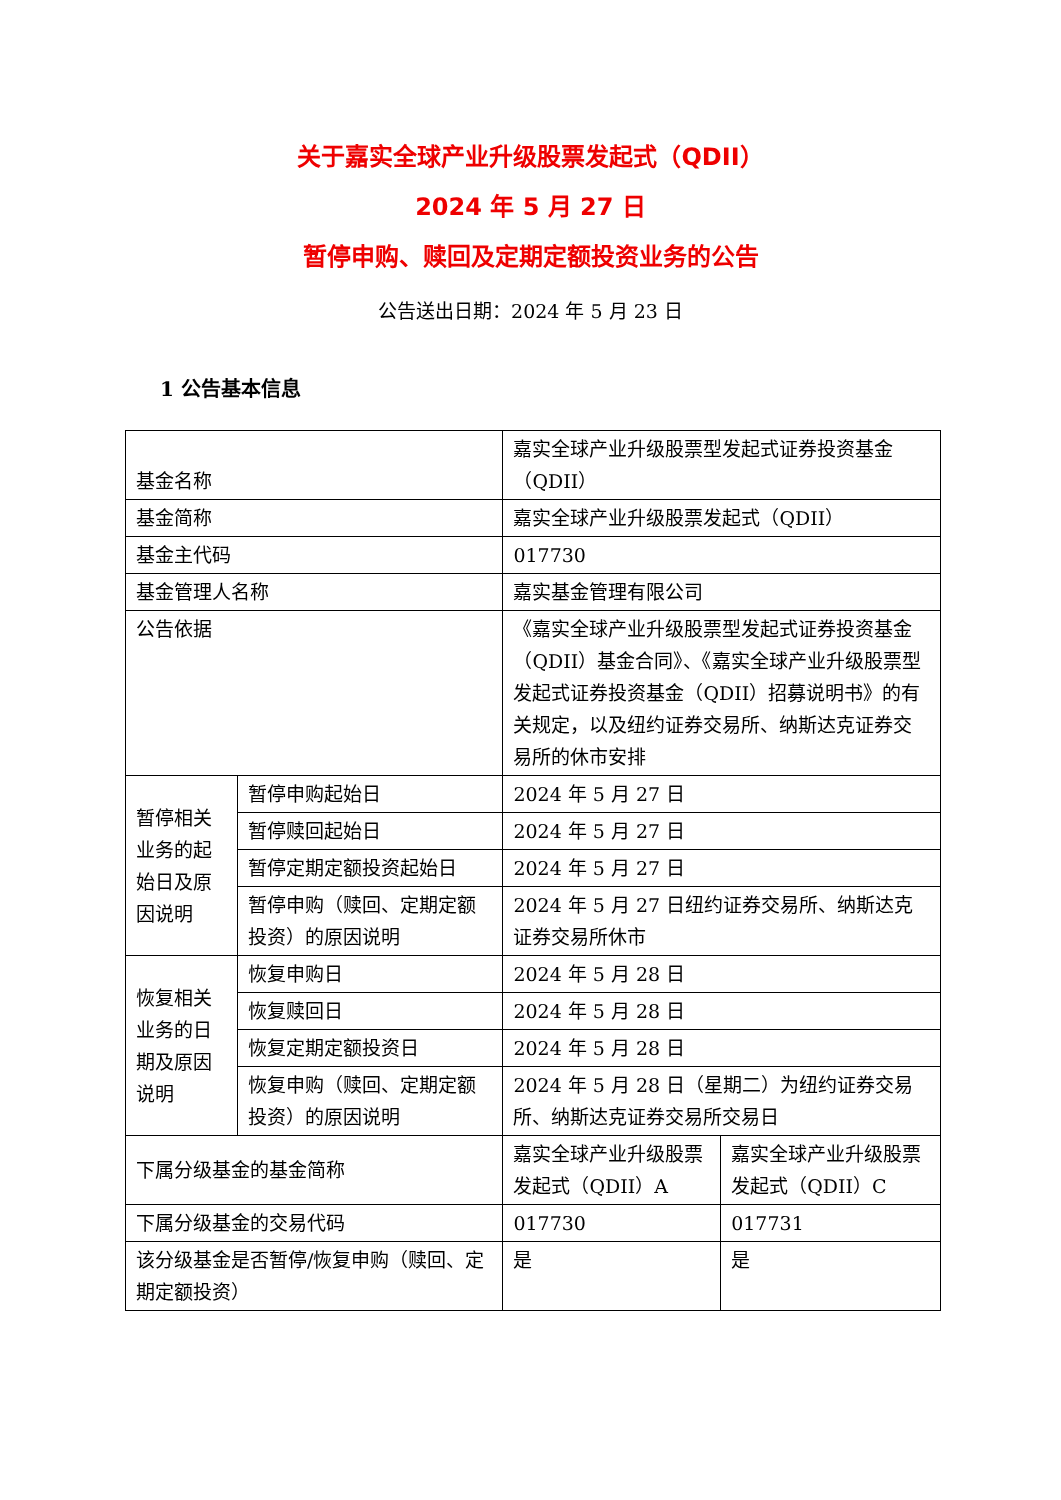关于嘉实全球产业升级股票发起式（QDII）
2024 年 5 月 27 日
暂停申购、赎回及定期定额投资业务的公告
公告送出日期：2024 年 5 月 23 日
1 公告基本信息
| 基金名称 | | 嘉实全球产业升级股票型发起式证券投资基金（QDII） | |
| 基金简称 | | 嘉实全球产业升级股票发起式（QDII） | |
| 基金主代码 | | 017730 | |
| 基金管理人名称 | | 嘉实基金管理有限公司 | |
| 公告依据 | | 《嘉实全球产业升级股票型发起式证券投资基金（QDII）基金合同》、《嘉实全球产业升级股票型发起式证券投资基金（QDII）招募说明书》的有关规定，以及纽约证券交易所、纳斯达克证券交易所的休市安排 | |
| 暂停相关业务的起始日及原因说明 | 暂停申购起始日 | 2024 年 5 月 27 日 | |
| | 暂停赎回起始日 | 2024 年 5 月 27 日 | |
| | 暂停定期定额投资起始日 | 2024 年 5 月 27 日 | |
| | 暂停申购（赎回、定期定额投资）的原因说明 | 2024 年 5 月 27 日纽约证券交易所、纳斯达克证券交易所休市 | |
| 恢复相关业务的日期及原因说明 | 恢复申购日 | 2024 年 5 月 28 日 | |
| | 恢复赎回日 | 2024 年 5 月 28 日 | |
| | 恢复定期定额投资日 | 2024 年 5 月 28 日 | |
| | 恢复申购（赎回、定期定额投资）的原因说明 | 2024 年 5 月 28 日（星期二）为纽约证券交易所、纳斯达克证券交易所交易日 | |
| 下属分级基金的基金简称 | | 嘉实全球产业升级股票发起式（QDII）A | 嘉实全球产业升级股票发起式（QDII）C |
| 下属分级基金的交易代码 | | 017730 | 017731 |
| 该分级基金是否暂停/恢复申购（赎回、定期定额投资） | | 是 | 是 |